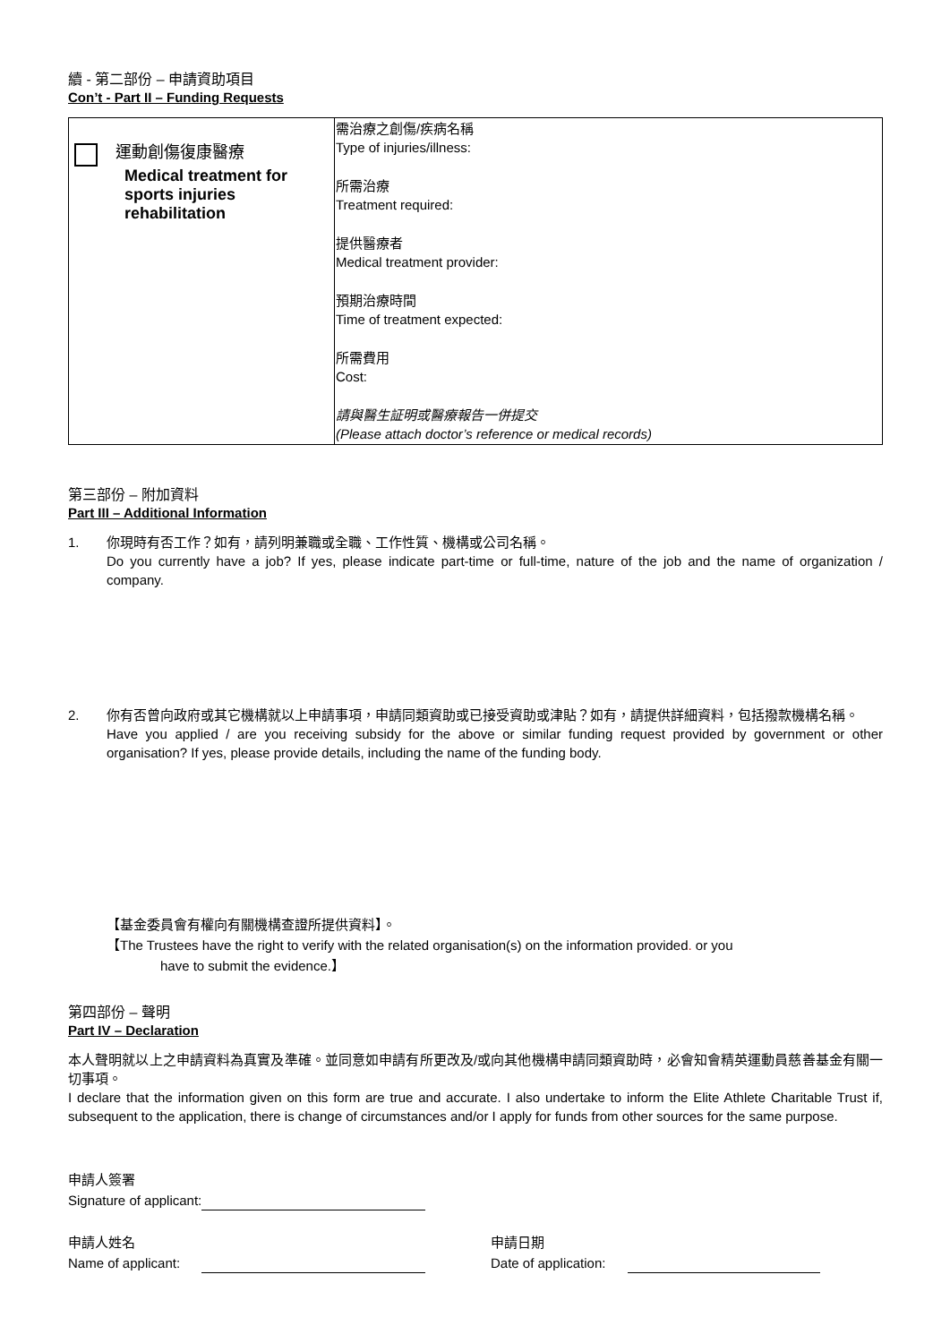續 - 第二部份 – 申請資助項目
Con’t - Part II – Funding Requests
| 運動創傷復康醫療 Medical treatment for sports injuries rehabilitation | 需治療之創傷/疾病名稱 Type of injuries/illness: 所需治療 Treatment required: 提供醫療者 Medical treatment provider: 預期治療時間 Time of treatment expected: 所需費用 Cost: 請與醫生証明或醫療報告一併提交 (Please attach doctor’s reference or medical records) |
第三部份 – 附加資料
Part III – Additional Information
1. 你現時有否工作？如有，請列明兼職或全職、工作性質、機構或公司名稱。
Do you currently have a job? If yes, please indicate part-time or full-time, nature of the job and the name of organization / company.
2. 你有否曾向政府或其它機構就以上申請事項，申請同類資助或已接受資助或津貼？如有，請提供詳細資料，包括撥款機構名稱。
Have you applied / are you receiving subsidy for the above or similar funding request provided by government or other organisation? If yes, please provide details, including the name of the funding body.
【基金委員會有權向有關機構查證所提供資料】。
【The Trustees have the right to verify with the related organisation(s) on the information provided. or you
have to submit the evidence.】
第四部份 – 聲明
Part IV – Declaration
本人聲明就以上之申請資料為真實及準確。並同意如申請有所更改及/或向其他機構申請同類資助時，必會知會精英運動員慈善基金有關一切事項。
I declare that the information given on this form are true and accurate. I also undertake to inform the Elite Athlete Charitable Trust if, subsequent to the application, there is change of circumstances and/or I apply for funds from other sources for the same purpose.
申請人簽署
Signature of applicant:
申請人姓名
Name of applicant:
申請日期
Date of application: